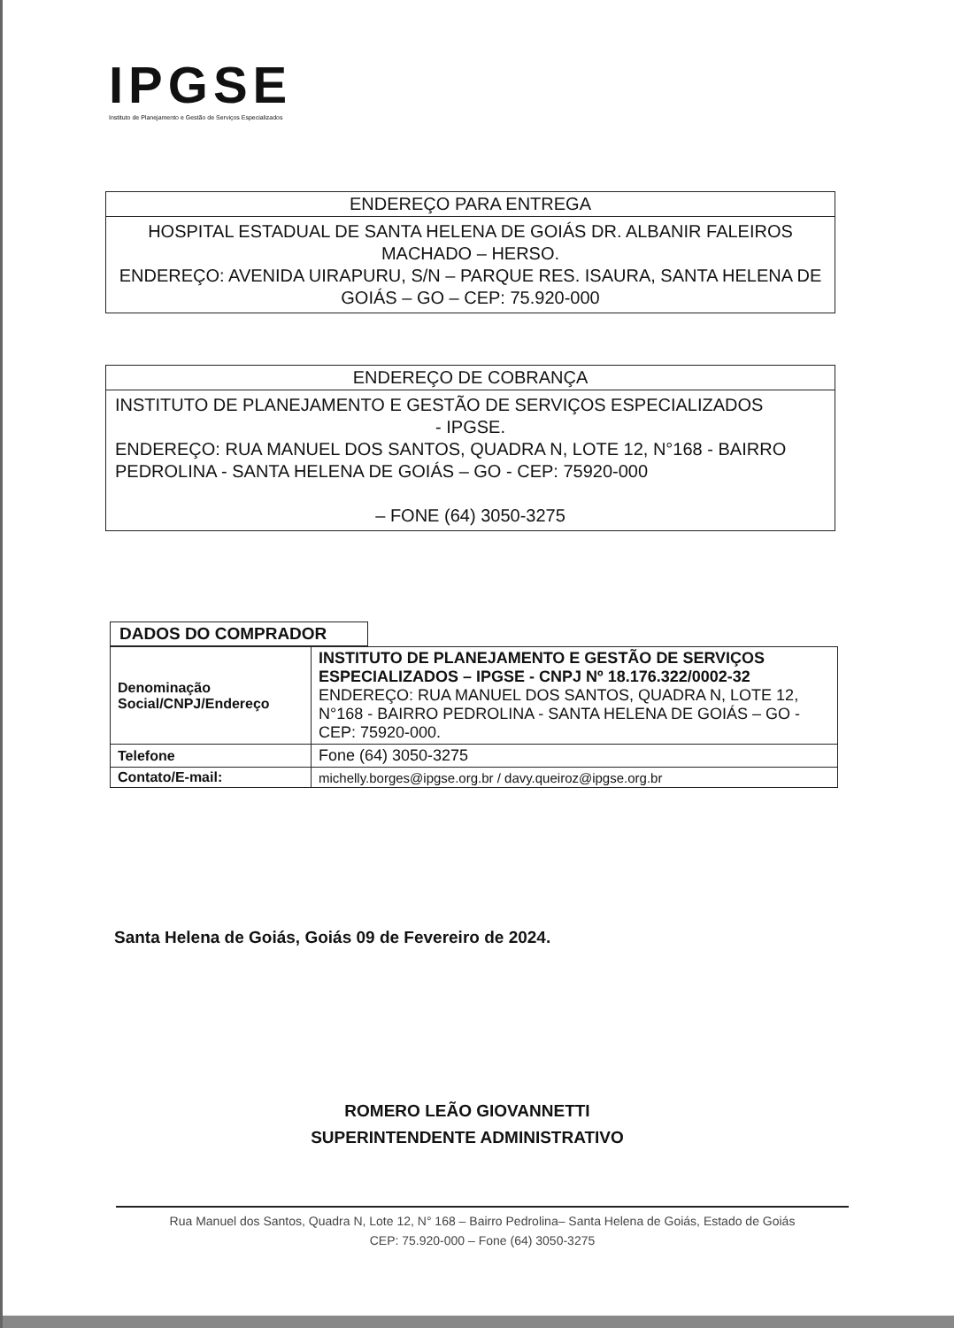IPGSE
Instituto de Planejamento e Gestão de Serviços Especializados
ENDEREÇO PARA ENTREGA
HOSPITAL ESTADUAL DE SANTA HELENA DE GOIÁS DR. ALBANIR FALEIROS MACHADO – HERSO.
ENDEREÇO: AVENIDA UIRAPURU, S/N – PARQUE RES. ISAURA, SANTA HELENA DE GOIÁS – GO – CEP: 75.920-000
ENDEREÇO DE COBRANÇA
INSTITUTO DE PLANEJAMENTO E GESTÃO DE SERVIÇOS ESPECIALIZADOS
- IPGSE.
ENDEREÇO: RUA MANUEL DOS SANTOS, QUADRA N, LOTE 12, N°168 - BAIRRO PEDROLINA - SANTA HELENA DE GOIÁS – GO - CEP: 75920-000
– FONE (64) 3050-3275
DADOS DO COMPRADOR
| Denominação Social/CNPJ/Endereço | INSTITUTO DE PLANEJAMENTO E GESTÃO DE SERVIÇOS ESPECIALIZADOS – IPGSE - CNPJ Nº 18.176.322/0002-32 ENDEREÇO: RUA MANUEL DOS SANTOS, QUADRA N, LOTE 12, N°168 - BAIRRO PEDROLINA - SANTA HELENA DE GOIÁS – GO - CEP: 75920-000. |
| Telefone | Fone (64) 3050-3275 |
| Contato/E-mail: | michelly.borges@ipgse.org.br / davy.queiroz@ipgse.org.br |
Santa Helena de Goiás, Goiás 09 de Fevereiro de 2024.
ROMERO LEÃO GIOVANNETTI
SUPERINTENDENTE ADMINISTRATIVO
Rua Manuel dos Santos, Quadra N, Lote 12, N° 168 – Bairro Pedrolina– Santa Helena de Goiás, Estado de Goiás
CEP: 75.920-000 – Fone (64) 3050-3275